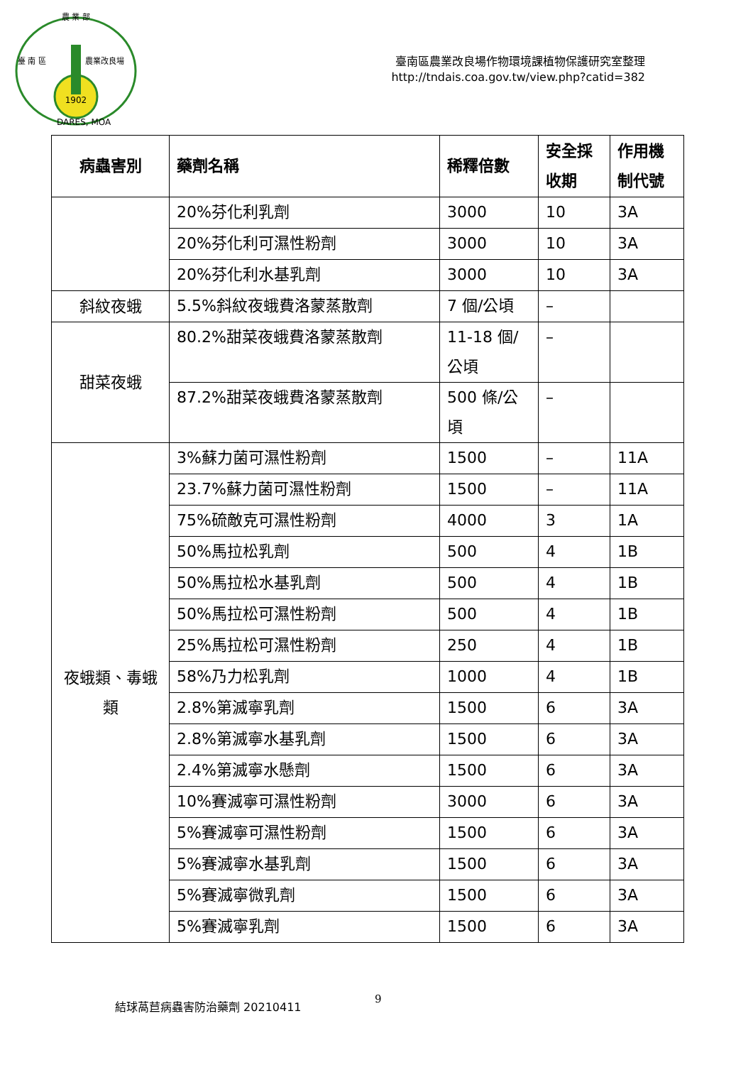農 業 部
臺 南 區
農業改良場
1902
DARES, MOA
臺南區農業改良場作物環境課植物保護研究室整理
http://tndais.coa.gov.tw/view.php?catid=382
| 病蟲害別 | 藥劑名稱 | 稀釋倍數 | 安全採 收期 | 作用機 制代號 |
| --- | --- | --- | --- | --- |
| | 20%芬化利乳劑 | 3000 | 10 | 3A |
| | 20%芬化利可濕性粉劑 | 3000 | 10 | 3A |
| | 20%芬化利水基乳劑 | 3000 | 10 | 3A |
| 斜紋夜蛾 | 5.5%斜紋夜蛾費洛蒙蒸散劑 | 7 個/公頃 | – | |
| 甜菜夜蛾 | 80.2%甜菜夜蛾費洛蒙蒸散劑 | 11-18 個/ 公頃 | – | |
| | 87.2%甜菜夜蛾費洛蒙蒸散劑 | 500 條/公 頃 | – | |
| 夜蛾類、毒蛾 類 | 3%蘇力菌可濕性粉劑 | 1500 | – | 11A |
| | 23.7%蘇力菌可濕性粉劑 | 1500 | – | 11A |
| | 75%硫敵克可濕性粉劑 | 4000 | 3 | 1A |
| | 50%馬拉松乳劑 | 500 | 4 | 1B |
| | 50%馬拉松水基乳劑 | 500 | 4 | 1B |
| | 50%馬拉松可濕性粉劑 | 500 | 4 | 1B |
| | 25%馬拉松可濕性粉劑 | 250 | 4 | 1B |
| | 58%乃力松乳劑 | 1000 | 4 | 1B |
| | 2.8%第滅寧乳劑 | 1500 | 6 | 3A |
| | 2.8%第滅寧水基乳劑 | 1500 | 6 | 3A |
| | 2.4%第滅寧水懸劑 | 1500 | 6 | 3A |
| | 10%賽滅寧可濕性粉劑 | 3000 | 6 | 3A |
| | 5%賽滅寧可濕性粉劑 | 1500 | 6 | 3A |
| | 5%賽滅寧水基乳劑 | 1500 | 6 | 3A |
| | 5%賽滅寧微乳劑 | 1500 | 6 | 3A |
| | 5%賽滅寧乳劑 | 1500 | 6 | 3A |
結球萵苣病蟲害防治藥劑 20210411 9